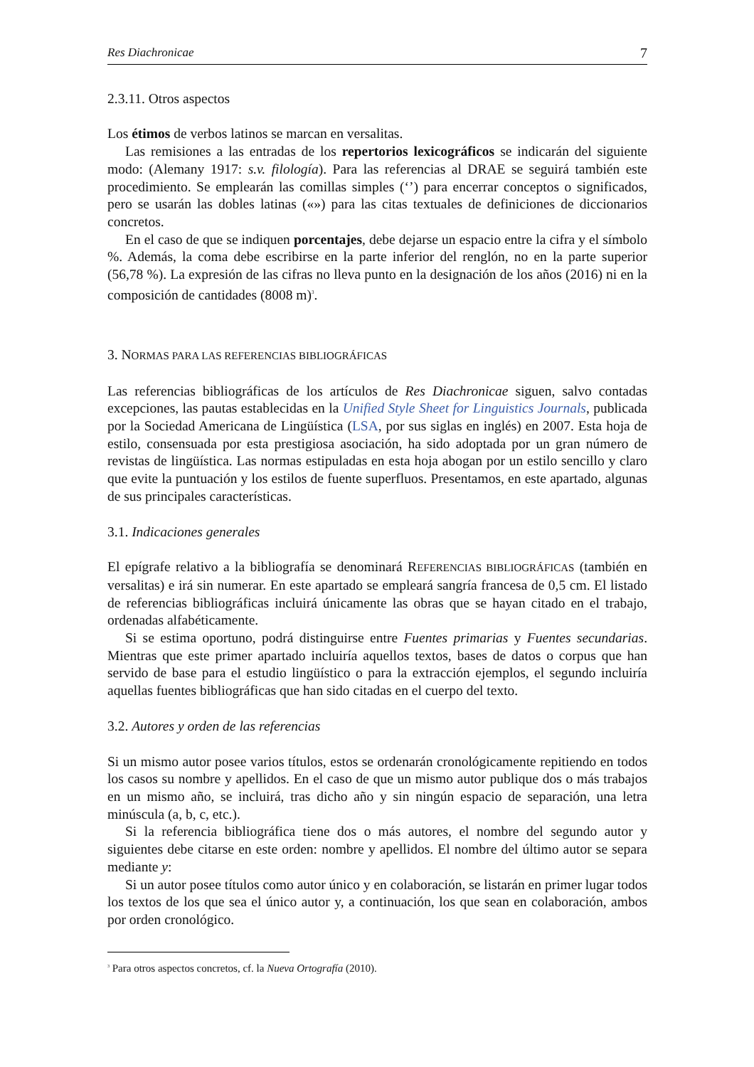Res Diachronicae 7
2.3.11. Otros aspectos
Los étimos de verbos latinos se marcan en versalitas.
Las remisiones a las entradas de los repertorios lexicográficos se indicarán del siguiente modo: (Alemany 1917: s.v. filología). Para las referencias al DRAE se seguirá también este procedimiento. Se emplearán las comillas simples (‘’) para encerrar conceptos o significados, pero se usarán las dobles latinas («») para las citas textuales de definiciones de diccionarios concretos.
En el caso de que se indiquen porcentajes, debe dejarse un espacio entre la cifra y el símbolo %. Además, la coma debe escribirse en la parte inferior del renglón, no en la parte superior (56,78 %). La expresión de las cifras no lleva punto en la designación de los años (2016) ni en la composición de cantidades (8008 m)<sup>3</sup>.
3. NORMAS PARA LAS REFERENCIAS BIBLIOGRÁFICAS
Las referencias bibliográficas de los artículos de Res Diachronicae siguen, salvo contadas excepciones, las pautas establecidas en la Unified Style Sheet for Linguistics Journals, publicada por la Sociedad Americana de Lingüística (LSA, por sus siglas en inglés) en 2007. Esta hoja de estilo, consensuada por esta prestigiosa asociación, ha sido adoptada por un gran número de revistas de lingüística. Las normas estipuladas en esta hoja abogan por un estilo sencillo y claro que evite la puntuación y los estilos de fuente superfluos. Presentamos, en este apartado, algunas de sus principales características.
3.1. Indicaciones generales
El epígrafe relativo a la bibliografía se denominará REFERENCIAS BIBLIOGRÁFICAS (también en versalitas) e irá sin numerar. En este apartado se empleará sangría francesa de 0,5 cm. El listado de referencias bibliográficas incluirá únicamente las obras que se hayan citado en el trabajo, ordenadas alfabéticamente.
Si se estima oportuno, podrá distinguirse entre Fuentes primarias y Fuentes secundarias. Mientras que este primer apartado incluiría aquellos textos, bases de datos o corpus que han servido de base para el estudio lingüístico o para la extracción ejemplos, el segundo incluiría aquellas fuentes bibliográficas que han sido citadas en el cuerpo del texto.
3.2. Autores y orden de las referencias
Si un mismo autor posee varios títulos, estos se ordenarán cronológicamente repitiendo en todos los casos su nombre y apellidos. En el caso de que un mismo autor publique dos o más trabajos en un mismo año, se incluirá, tras dicho año y sin ningún espacio de separación, una letra minúscula (a, b, c, etc.).
Si la referencia bibliográfica tiene dos o más autores, el nombre del segundo autor y siguientes debe citarse en este orden: nombre y apellidos. El nombre del último autor se separa mediante y:
Si un autor posee títulos como autor único y en colaboración, se listarán en primer lugar todos los textos de los que sea el único autor y, a continuación, los que sean en colaboración, ambos por orden cronológico.
<sup>3</sup> Para otros aspectos concretos, cf. la Nueva Ortografía (2010).